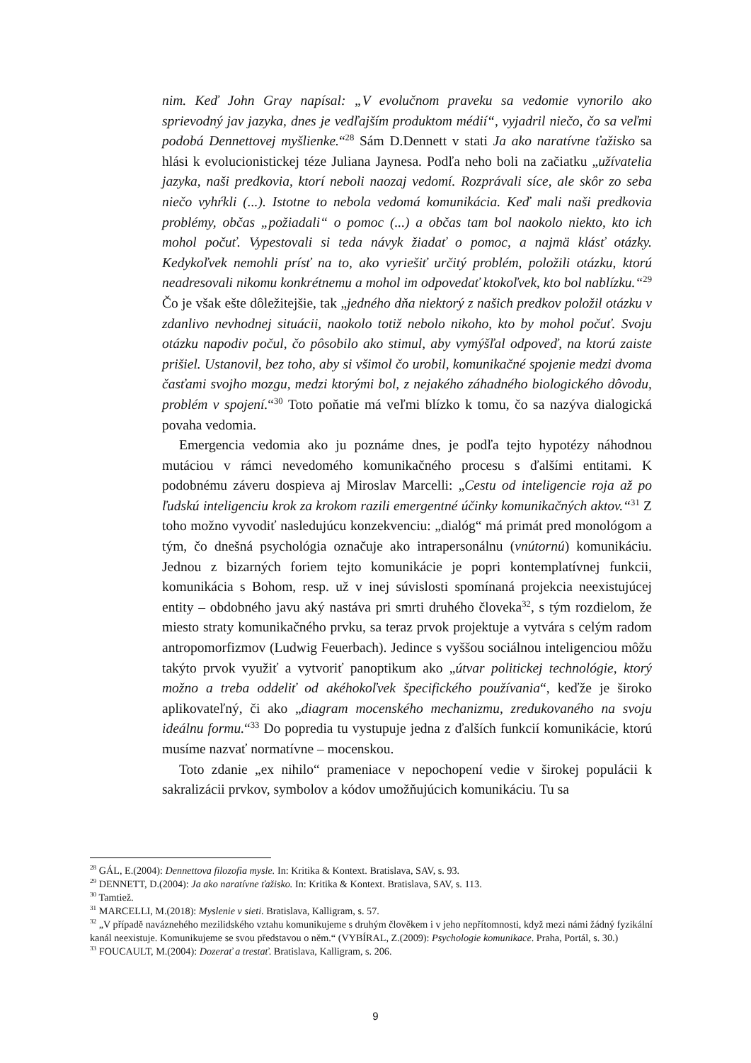nim. Keď John Gray napísal: „V evolučnom praveku sa vedomie vynorilo ako sprievodný jav jazyka, dnes je vedľajším produktom médií“, vyjadril niečo, čo sa veľmi podobá Dennettovej myšlienke.“<sup>28</sup> Sám D.Dennett v stati Ja ako naratívne ťažisko sa hlási k evolucionistickej téze Juliana Jaynesa. Podľa neho boli na začiatku „užívatelia jazyka, naši predkovia, ktorí neboli naozaj vedomí. Rozprávali síce, ale skôr zo seba niečo vyhŕkli (...). Istotne to nebola vedomá komunikácia. Keď mali naši predkovia problémy, občas „požiadali“ o pomoc (...) a občas tam bol naokolo niekto, kto ich mohol počuť. Vypestovali si teda návyk žiadať o pomoc, a najmä klásť otázky. Kedykoľvek nemohli prísť na to, ako vyriešiť určitý problém, položili otázku, ktorú neadresovali nikomu konkrétnemu a mohol im odpovedať ktokoľvek, kto bol nablízku.“<sup>29</sup> Čo je však ešte dôležitejšie, tak „jedného dňa niektorý z našich predkov položil otázku v zdanlivo nevhodnej situácii, naokolo totiž nebolo nikoho, kto by mohol počuť. Svoju otázku napodiv počul, čo pôsobilo ako stimul, aby vymýšľal odpoveď, na ktorú zaiste prišiel. Ustanovil, bez toho, aby si všimol čo urobil, komunikačné spojenie medzi dvoma časťami svojho mozgu, medzi ktorými bol, z nejakého záhadného biologického dôvodu, problém v spojení.“<sup>30</sup> Toto poňatie má veľmi blízko k tomu, čo sa nazýva dialogická povaha vedomia.
Emergencia vedomia ako ju poznáme dnes, je podľa tejto hypotézy náhodnou mutáciou v rámci nevedomého komunikačného procesu s ďalšími entitami. K podobnému záveru dospieva aj Miroslav Marcelli: „Cestu od inteligencie roja až po ľudskú inteligenciu krok za krokom razili emergentné účinky komunikačných aktov.“<sup>31</sup> Z toho možno vyvodiť nasledujúcu konzekvenciu: „dialóg“ má primát pred monológom a tým, čo dnešná psychológia označuje ako intrapersonálnu (vnútornú) komunikáciu. Jednou z bizarných foriem tejto komunikácie je popri kontemplatívnej funkcii, komunikácia s Bohom, resp. už v inej súvislosti spomínaná projekcia neexistujúcej entity – obdobného javu aký nastáva pri smrti druhého človeka<sup>32</sup>, s tým rozdielom, že miesto straty komunikačného prvku, sa teraz prvok projektuje a vytvára s celým radom antropomorfizmov (Ludwig Feuerbach). Jedince s vyššou sociálnou inteligenciou môžu takýto prvok využiť a vytvoriť panoptikum ako „útvar politickej technológie, ktorý možno a treba oddeliť od akéhokoľvek špecifického používania“, keďže je široko aplikovateľný, či ako „diagram mocenského mechanizmu, zredukovaného na svoju ideálnu formu.“<sup>33</sup> Do popredia tu vystupuje jedna z ďalších funkcií komunikácie, ktorú musíme nazvať normatívne – mocenskou.
Toto zdanie „ex nihilo“ prameniace v nepochopení vedie v širokej populácii k sakralizácii prvkov, symbolov a kódov umožňujúcich komunikáciu. Tu sa
<sup>28</sup> GÁL, E.(2004): Dennettova filozofia mysle. In: Kritika & Kontext. Bratislava, SAV, s. 93.
<sup>29</sup> DENNETT, D.(2004): Ja ako naratívne ťažisko. In: Kritika & Kontext. Bratislava, SAV, s. 113.
<sup>30</sup> Tamtiež.
<sup>31</sup> MARCELLI, M.(2018): Myslenie v sieti. Bratislava, Kalligram, s. 57.
<sup>32</sup> „V případě naváznehého mezilidského vztahu komunikujeme s druhým člověkem i v jeho nepřítomnosti, když mezi námi žádný fyzikální kanál neexistuje. Komunikujeme se svou představou o něm.“ (VYBÍRAL, Z.(2009): Psychologie komunikace. Praha, Portál, s. 30.)
<sup>33</sup> FOUCAULT, M.(2004): Dozerať a trestať. Bratislava, Kalligram, s. 206.
9